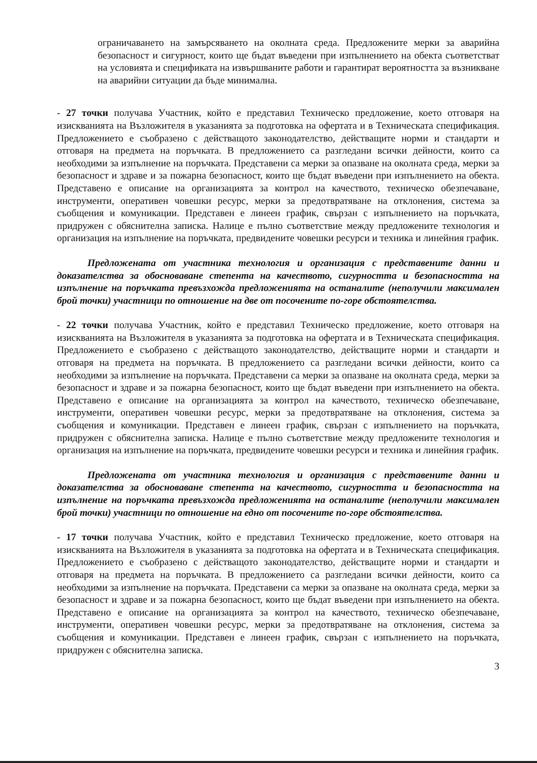ограничаването на замърсяването на околната среда. Предложените мерки за аварийна безопасност и сигурност, които ще бъдат въведени при изпълнението на обекта съответстват на условията и спецификата на извършваните работи и гарантират вероятността за възникване на аварийни ситуации да бъде минимална.
- 27 точки получава Участник, който е представил Техническо предложение, което отговаря на изискванията на Възложителя в указанията за подготовка на офертата и в Техническата спецификация. Предложението е съобразено с действащото законодателство, действащите норми и стандарти и отговаря на предмета на поръчката. В предложението са разгледани всички дейности, които са необходими за изпълнение на поръчката. Представени са мерки за опазване на околната среда, мерки за безопасност и здраве и за пожарна безопасност, които ще бъдат въведени при изпълнението на обекта. Представено е описание на организацията за контрол на качеството, техническо обезпечаване, инструменти, оперативен човешки ресурс, мерки за предотвратяване на отклонения, система за съобщения и комуникации. Представен е линеен график, свързан с изпълнението на поръчката, придружен с обяснителна записка. Налице е пълно съответствие между предложените технология и организация на изпълнение на поръчката, предвидените човешки ресурси и техника и линейния график.
Предложената от участника технология и организация с представените данни и доказателства за обосноваване степента на качеството, сигурността и безопасността на изпълнение на поръчката превъзхожда предложенията на останалите (неполучили максимален брой точки) участници по отношение на две от посочените по-горе обстоятелства.
- 22 точки получава Участник, който е представил Техническо предложение, което отговаря на изискванията на Възложителя в указанията за подготовка на офертата и в Техническата спецификация. Предложението е съобразено с действащото законодателство, действащите норми и стандарти и отговаря на предмета на поръчката. В предложението са разгледани всички дейности, които са необходими за изпълнение на поръчката. Представени са мерки за опазване на околната среда, мерки за безопасност и здраве и за пожарна безопасност, които ще бъдат въведени при изпълнението на обекта. Представено е описание на организацията за контрол на качеството, техническо обезпечаване, инструменти, оперативен човешки ресурс, мерки за предотвратяване на отклонения, система за съобщения и комуникации. Представен е линеен график, свързан с изпълнението на поръчката, придружен с обяснителна записка. Налице е пълно съответствие между предложените технология и организация на изпълнение на поръчката, предвидените човешки ресурси и техника и линейния график.
Предложената от участника технология и организация с представените данни и доказателства за обосноваване степента на качеството, сигурността и безопасността на изпълнение на поръчката превъзхожда предложенията на останалите (неполучили максимален брой точки) участници по отношение на едно от посочените по-горе обстоятелства.
- 17 точки получава Участник, който е представил Техническо предложение, което отговаря на изискванията на Възложителя в указанията за подготовка на офертата и в Техническата спецификация. Предложението е съобразено с действащото законодателство, действащите норми и стандарти и отговаря на предмета на поръчката. В предложението са разгледани всички дейности, които са необходими за изпълнение на поръчката. Представени са мерки за опазване на околната среда, мерки за безопасност и здраве и за пожарна безопасност, които ще бъдат въведени при изпълнението на обекта. Представено е описание на организацията за контрол на качеството, техническо обезпечаване, инструменти, оперативен човешки ресурс, мерки за предотвратяване на отклонения, система за съобщения и комуникации. Представен е линеен график, свързан с изпълнението на поръчката, придружен с обяснителна записка.
3